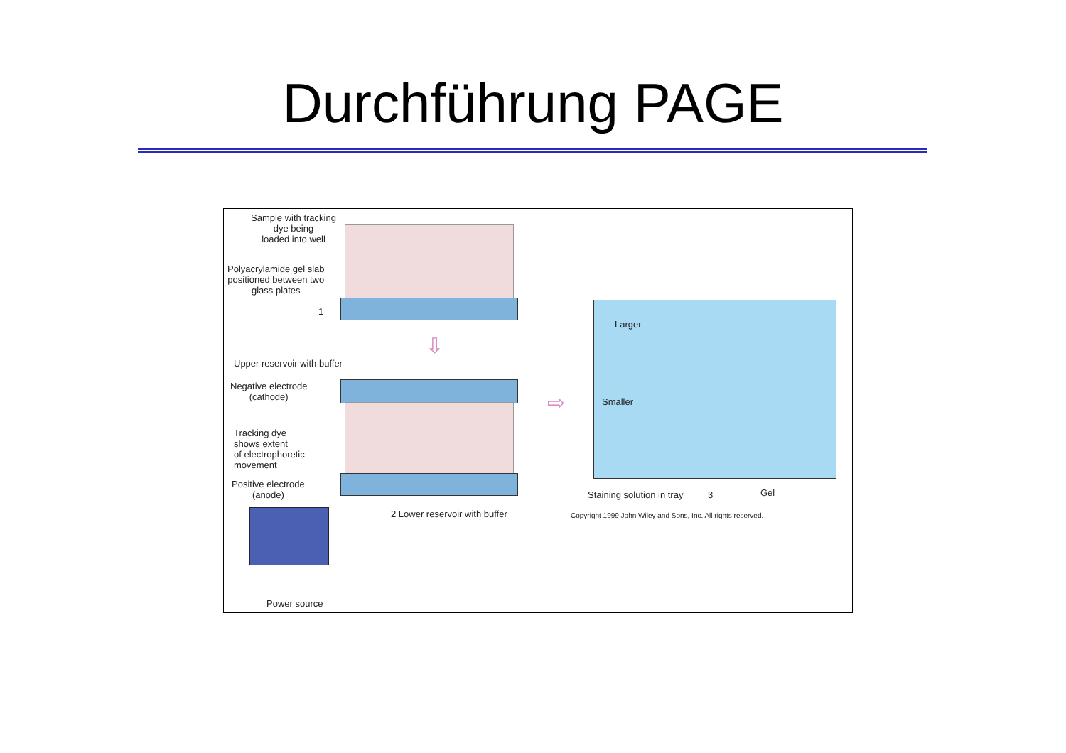Durchführung PAGE
⇩
⇨
Sample with tracking
dye being
loaded into well
Polyacrylamide gel slab
positioned between two
glass plates
1
Upper reservoir with buffer
Negative electrode
(cathode)
Tracking dye
shows extent
of electrophoretic
movement
Positive electrode
(anode)
2 Lower reservoir with buffer
Larger
Smaller
Staining solution in tray 3 Gel
Copyright 1999 John Wiley and Sons, Inc. All rights reserved.
Power source